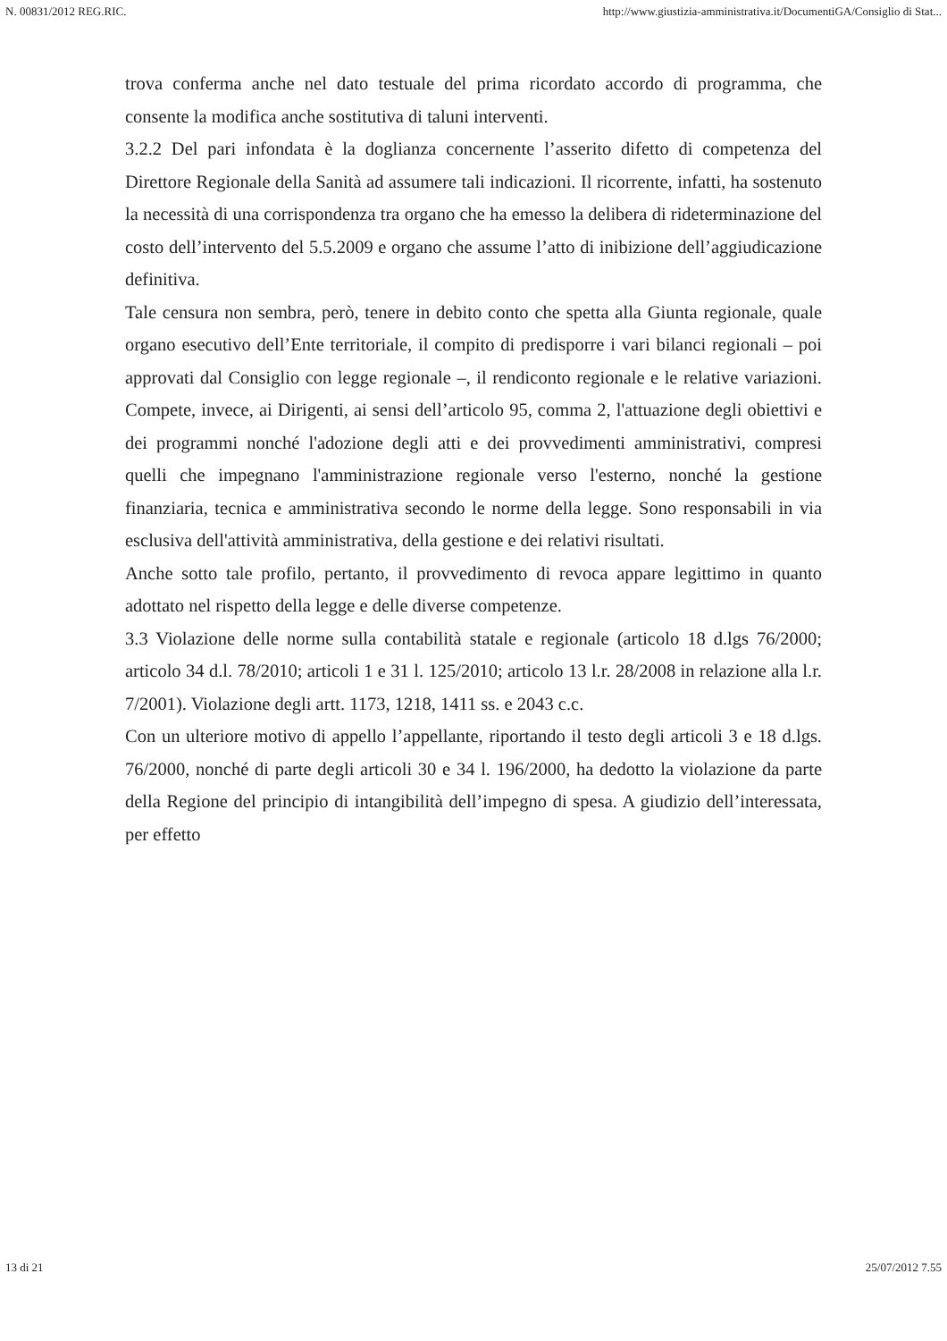N. 00831/2012 REG.RIC. http://www.giustizia-amministrativa.it/DocumentiGA/Consiglio di Stat...
trova conferma anche nel dato testuale del prima ricordato accordo di programma, che consente la modifica anche sostitutiva di taluni interventi.
3.2.2 Del pari infondata è la doglianza concernente l’asserito difetto di competenza del Direttore Regionale della Sanità ad assumere tali indicazioni. Il ricorrente, infatti, ha sostenuto la necessità di una corrispondenza tra organo che ha emesso la delibera di rideterminazione del costo dell’intervento del 5.5.2009 e organo che assume l’atto di inibizione dell’aggiudicazione definitiva.
Tale censura non sembra, però, tenere in debito conto che spetta alla Giunta regionale, quale organo esecutivo dell’Ente territoriale, il compito di predisporre i vari bilanci regionali – poi approvati dal Consiglio con legge regionale –, il rendiconto regionale e le relative variazioni. Compete, invece, ai Dirigenti, ai sensi dell’articolo 95, comma 2, l'attuazione degli obiettivi e dei programmi nonché l'adozione degli atti e dei provvedimenti amministrativi, compresi quelli che impegnano l'amministrazione regionale verso l'esterno, nonché la gestione finanziaria, tecnica e amministrativa secondo le norme della legge. Sono responsabili in via esclusiva dell'attività amministrativa, della gestione e dei relativi risultati.
Anche sotto tale profilo, pertanto, il provvedimento di revoca appare legittimo in quanto adottato nel rispetto della legge e delle diverse competenze.
3.3 Violazione delle norme sulla contabilità statale e regionale (articolo 18 d.lgs 76/2000; articolo 34 d.l. 78/2010; articoli 1 e 31 l. 125/2010; articolo 13 l.r. 28/2008 in relazione alla l.r. 7/2001). Violazione degli artt. 1173, 1218, 1411 ss. e 2043 c.c.
Con un ulteriore motivo di appello l’appellante, riportando il testo degli articoli 3 e 18 d.lgs. 76/2000, nonché di parte degli articoli 30 e 34 l. 196/2000, ha dedotto la violazione da parte della Regione del principio di intangibilità dell’impegno di spesa. A giudizio dell’interessata, per effetto
13 di 21 25/07/2012 7.55